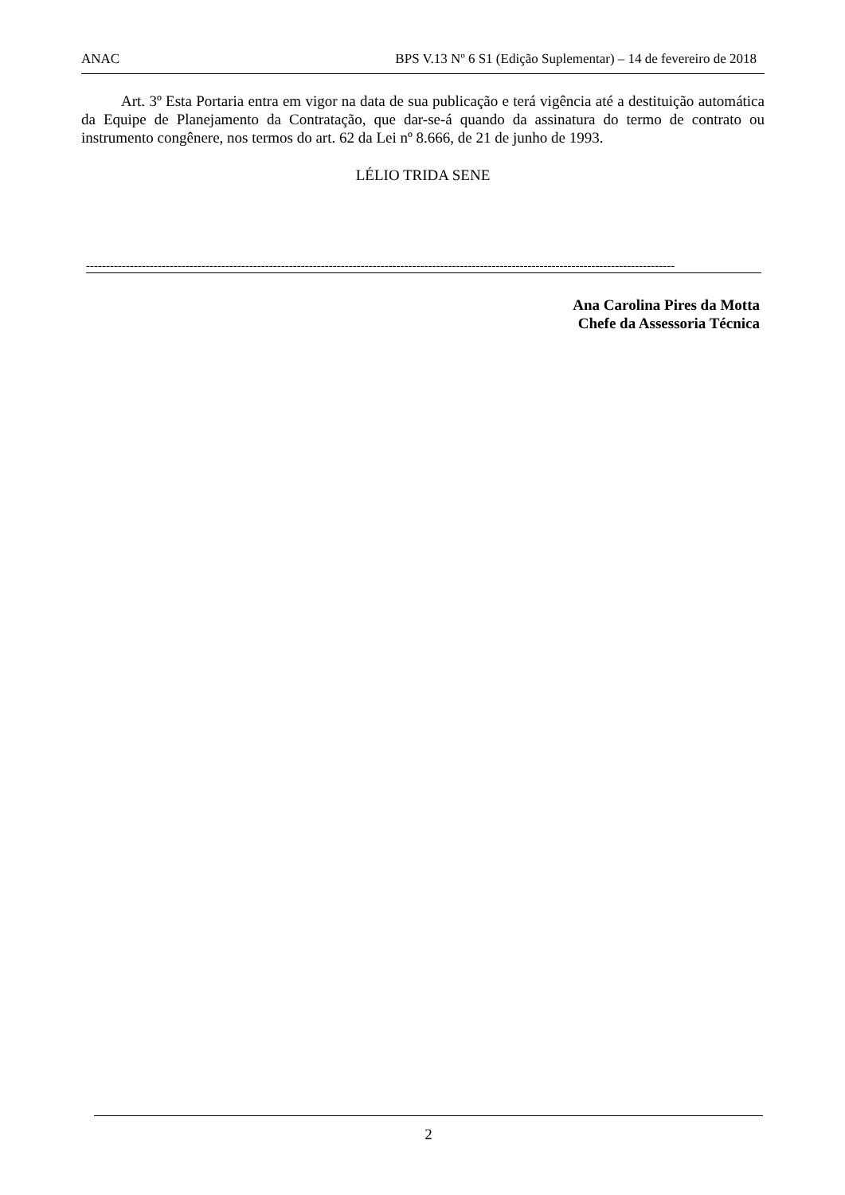ANAC BPS V.13 Nº 6 S1 (Edição Suplementar) – 14 de fevereiro de 2018
Art. 3º Esta Portaria entra em vigor na data de sua publicação e terá vigência até a destituição automática da Equipe de Planejamento da Contratação, que dar-se-á quando da assinatura do termo de contrato ou instrumento congênere, nos termos do art. 62 da Lei nº 8.666, de 21 de junho de 1993.
LÉLIO TRIDA SENE
----------------------------------------------------------------------------------------------------------------------------------------------------
Ana Carolina Pires da Motta
Chefe da Assessoria Técnica
2